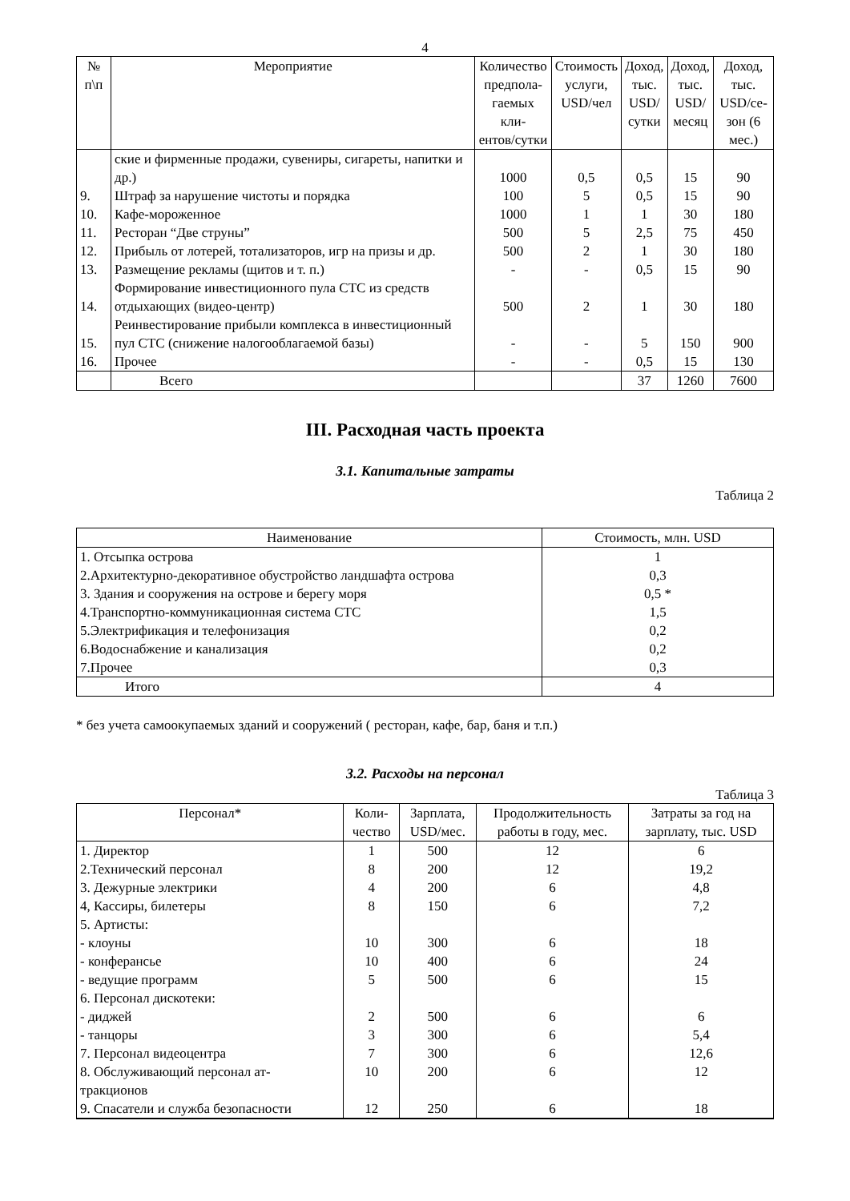4
| № п\п | Мероприятие | Количество предпола- гаемых кли- ентов/сутки | Стоимость услуги, USD/чел | Доход, тыс. USD/ сутки | Доход, тыс. USD/ месяц | Доход, тыс. USD/се- зон (6 мес.) |
| --- | --- | --- | --- | --- | --- | --- |
| | ские и фирменные продажи, сувениры, сигареты, напитки и др.) | 1000 | 0,5 | 0,5 | 15 | 90 |
| 9. | Штраф за нарушение чистоты и порядка | 100 | 5 | 0,5 | 15 | 90 |
| 10. | Кафе-мороженное | 1000 | 1 | 1 | 30 | 180 |
| 11. | Ресторан “Две струны” | 500 | 5 | 2,5 | 75 | 450 |
| 12. | Прибыль от лотерей, тотализаторов, игр на призы и др. | 500 | 2 | 1 | 30 | 180 |
| 13. | Размещение рекламы (щитов и т. п.) | - | - | 0,5 | 15 | 90 |
| 14. | Формирование инвестиционного пула СТС из средств отдыхающих (видео-центр) | 500 | 2 | 1 | 30 | 180 |
| 15. | Реинвестирование прибыли комплекса в инвестиционный пул СТС (снижение налогооблагаемой базы) | - | - | 5 | 150 | 900 |
| 16. | Прочее | - | - | 0,5 | 15 | 130 |
| | Всего | | | 37 | 1260 | 7600 |
III. Расходная часть проекта
3.1. Капитальные затраты
Таблица 2
| Наименование | Стоимость, млн. USD |
| --- | --- |
| 1. Отсыпка острова | 1 |
| 2.Архитектурно-декоративное обустройство ландшафта острова | 0,3 |
| 3. Здания и сооружения на острове и берегу моря | 0,5 * |
| 4.Транспортно-коммуникационная система СТС | 1,5 |
| 5.Электрификация и телефонизация | 0,2 |
| 6.Водоснабжение и канализация | 0,2 |
| 7.Прочее | 0,3 |
| Итого | 4 |
* без учета самоокупаемых зданий и сооружений ( ресторан, кафе, бар, баня и т.п.)
3.2. Расходы на персонал
Таблица 3
| Персонал* | Коли- чество | Зарплата, USD/мес. | Продолжительность работы в году, мес. | Затраты за год на зарплату, тыс. USD |
| --- | --- | --- | --- | --- |
| 1. Директор | 1 | 500 | 12 | 6 |
| 2.Технический персонал | 8 | 200 | 12 | 19,2 |
| 3. Дежурные электрики | 4 | 200 | 6 | 4,8 |
| 4, Кассиры, билетеры | 8 | 150 | 6 | 7,2 |
| 5. Артисты: | | | | |
| - клоуны | 10 | 300 | 6 | 18 |
| - конферансье | 10 | 400 | 6 | 24 |
| - ведущие программ | 5 | 500 | 6 | 15 |
| 6. Персонал дискотеки: | | | | |
| - диджей | 2 | 500 | 6 | 6 |
| - танцоры | 3 | 300 | 6 | 5,4 |
| 7. Персонал видеоцентра | 7 | 300 | 6 | 12,6 |
| 8. Обслуживающий персонал ат- тракционов | 10 | 200 | 6 | 12 |
| 9. Спасатели и служба безопасности | 12 | 250 | 6 | 18 |